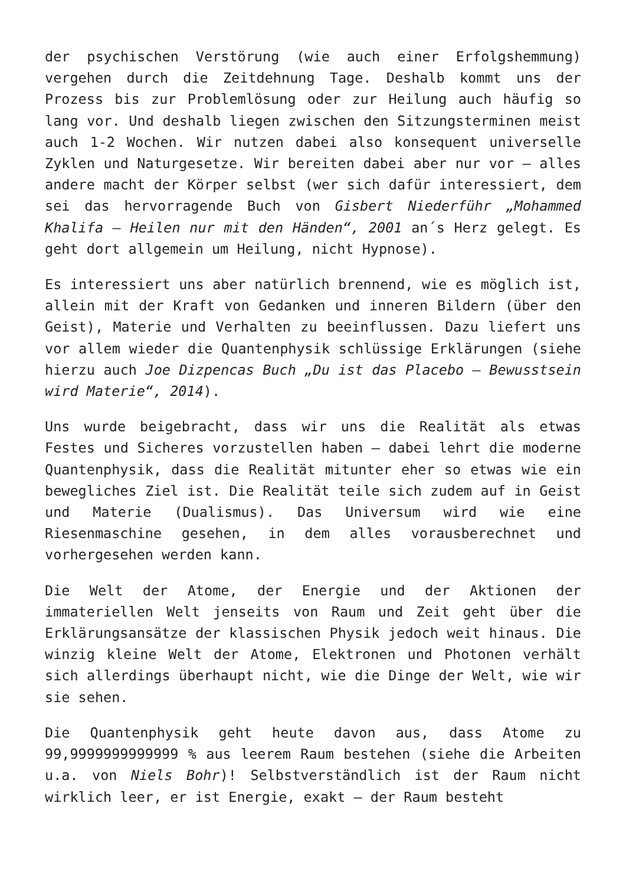der psychischen Verstörung (wie auch einer Erfolgshemmung) vergehen durch die Zeitdehnung Tage. Deshalb kommt uns der Prozess bis zur Problemlösung oder zur Heilung auch häufig so lang vor. Und deshalb liegen zwischen den Sitzungsterminen meist auch 1-2 Wochen. Wir nutzen dabei also konsequent universelle Zyklen und Naturgesetze. Wir bereiten dabei aber nur vor – alles andere macht der Körper selbst (wer sich dafür interessiert, dem sei das hervorragende Buch von Gisbert Niederführ „Mohammed Khalifa – Heilen nur mit den Händen“, 2001 an´s Herz gelegt. Es geht dort allgemein um Heilung, nicht Hypnose).
Es interessiert uns aber natürlich brennend, wie es möglich ist, allein mit der Kraft von Gedanken und inneren Bildern (über den Geist), Materie und Verhalten zu beeinflussen. Dazu liefert uns vor allem wieder die Quantenphysik schlüssige Erklärungen (siehe hierzu auch Joe Dizpencas Buch „Du ist das Placebo – Bewusstsein wird Materie“, 2014).
Uns wurde beigebracht, dass wir uns die Realität als etwas Festes und Sicheres vorzustellen haben – dabei lehrt die moderne Quantenphysik, dass die Realität mitunter eher so etwas wie ein bewegliches Ziel ist. Die Realität teile sich zudem auf in Geist und Materie (Dualismus). Das Universum wird wie eine Riesenmaschine gesehen, in dem alles vorausberechnet und vorhergesehen werden kann.
Die Welt der Atome, der Energie und der Aktionen der immateriellen Welt jenseits von Raum und Zeit geht über die Erklärungsansätze der klassischen Physik jedoch weit hinaus. Die winzig kleine Welt der Atome, Elektronen und Photonen verhält sich allerdings überhaupt nicht, wie die Dinge der Welt, wie wir sie sehen.
Die Quantenphysik geht heute davon aus, dass Atome zu 99,9999999999999 % aus leerem Raum bestehen (siehe die Arbeiten u.a. von Niels Bohr)! Selbstverständlich ist der Raum nicht wirklich leer, er ist Energie, exakt – der Raum besteht